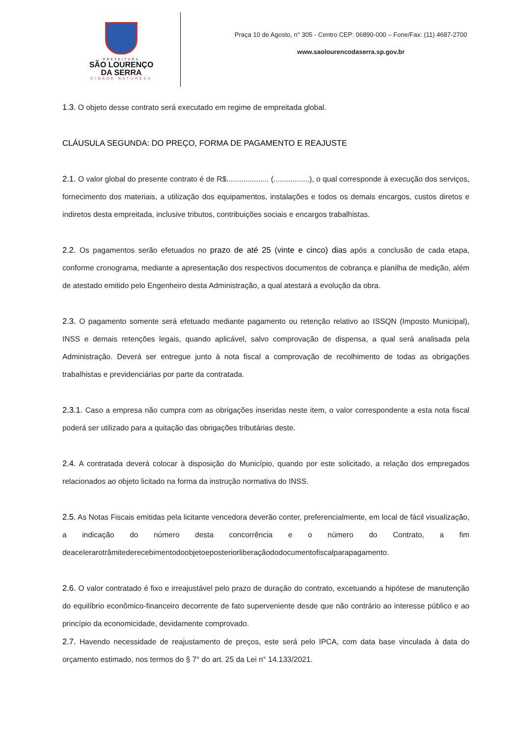PREFEITURA
SÃO LOURENÇO
DA SERRA
CIDADE NATUREZA
Praça 10 de Agosto, n° 305 - Centro CEP: 06890-000 – Fone/Fax: (11) 4687-2700
www.saolourencodaserra.sp.gov.br
1.3. O objeto desse contrato será executado em regime de empreitada global.
CLÁUSULA SEGUNDA: DO PREÇO, FORMA DE PAGAMENTO E REAJUSTE
2.1. O valor global do presente contrato é de R$.................... (.................), o qual corresponde à execução dos serviços, fornecimento dos materiais, a utilização dos equipamentos, instalações e todos os demais encargos, custos diretos e indiretos desta empreitada, inclusive tributos, contribuições sociais e encargos trabalhistas.
2.2. Os pagamentos serão efetuados no prazo de até 25 (vinte e cinco) dias após a conclusão de cada etapa, conforme cronograma, mediante a apresentação dos respectivos documentos de cobrança e planilha de medição, além de atestado emitido pelo Engenheiro desta Administração, a qual atestará a evolução da obra.
2.3. O pagamento somente será efetuado mediante pagamento ou retenção relativo ao ISSQN (Imposto Municipal), INSS e demais retenções legais, quando aplicável, salvo comprovação de dispensa, a qual será analisada pela Administração. Deverá ser entregue junto à nota fiscal a comprovação de recolhimento de todas as obrigações trabalhistas e previdenciárias por parte da contratada.
2.3.1. Caso a empresa não cumpra com as obrigações inseridas neste item, o valor correspondente a esta nota fiscal poderá ser utilizado para a quitação das obrigações tributárias deste.
2.4. A contratada deverá colocar à disposição do Município, quando por este solicitado, a relação dos empregados relacionados ao objeto licitado na forma da instrução normativa do INSS.
2.5. As Notas Fiscais emitidas pela licitante vencedora deverão conter, preferencialmente, em local de fácil visualização, a indicação do número desta concorrência e o número do Contrato, a fim deacelerarotrâmitederecebimentodoobjetoeposteriorliberaçãododocumentofiscalparapagamento.
2.6. O valor contratado é fixo e irreajustável pelo prazo de duração do contrato, excetuando a hipótese de manutenção do equilíbrio econômico-financeiro decorrente de fato superveniente desde que não contrário ao interesse público e ao princípio da economicidade, devidamente comprovado.
2.7. Havendo necessidade de reajustamento de preços, este será pelo IPCA, com data base vinculada à data do orçamento estimado, nos termos do § 7° do art. 25 da Lei n° 14.133/2021.